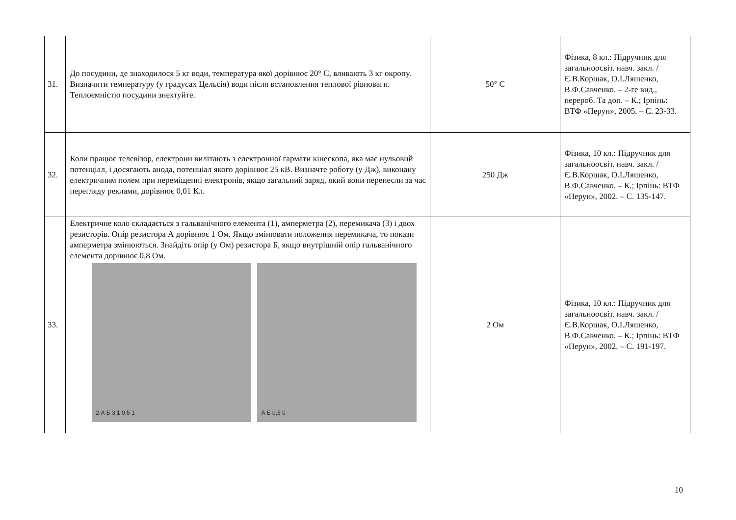| 31. | До посудини, де знаходилося 5 кг води, температура якої дорівнює 20° С, вливають 3 кг окропу. Визначити температуру (у градусах Цельсія) води після встановлення теплової рівноваги. Теплоємністю посудини знехтуйте. | 50° С | Фізика, 8 кл.: Підручник для загальноосвіт. навч. закл. / Є.В.Коршак, О.І.Ляшенко, В.Ф.Савченко. – 2-ге вид., перероб. Та доп. – К.; Ірпінь: ВТФ «Перун», 2005. – С. 23-33. |
| 32. | Коли працює телевізор, електрони вилітають з електронної гармати кінескопа, яка має нульовий потенціал, і досягають анода, потенціал якого дорівнює 25 кВ. Визначте роботу (у Дж), виконану електричним полем при переміщенні електронів, якщо загальний заряд, який вони перенесли за час перегляду реклами, дорівнює 0,01 Кл. | 250 Дж | Фізика, 10 кл.: Підручник для загальноосвіт. навч. закл. / Є.В.Коршак, О.І.Ляшенко, В.Ф.Савченко. – К.; Ірпінь: ВТФ «Перун», 2002. – С. 135-147. |
| 33. | Електричне коло складається з гальванічного елемента (1), амперметра (2), перемикача (3) і двох резисторів. Опір резистора А дорівнює 1 Ом. Якщо змінювати положення перемикача, то покази амперметра змінюються. Знайдіть опір (у Ом) резистора Б, якщо внутрішній опір гальванічного елемента дорівнює 0,8 Ом. 2 А Б 3 1 0,5 1 А Б 0,5 0 | 2 Ом | Фізика, 10 кл.: Підручник для загальноосвіт. навч. закл. / Є.В.Коршак, О.І.Ляшенко, В.Ф.Савченко. – К.; Ірпінь: ВТФ «Перун», 2002. – С. 191-197. |
10